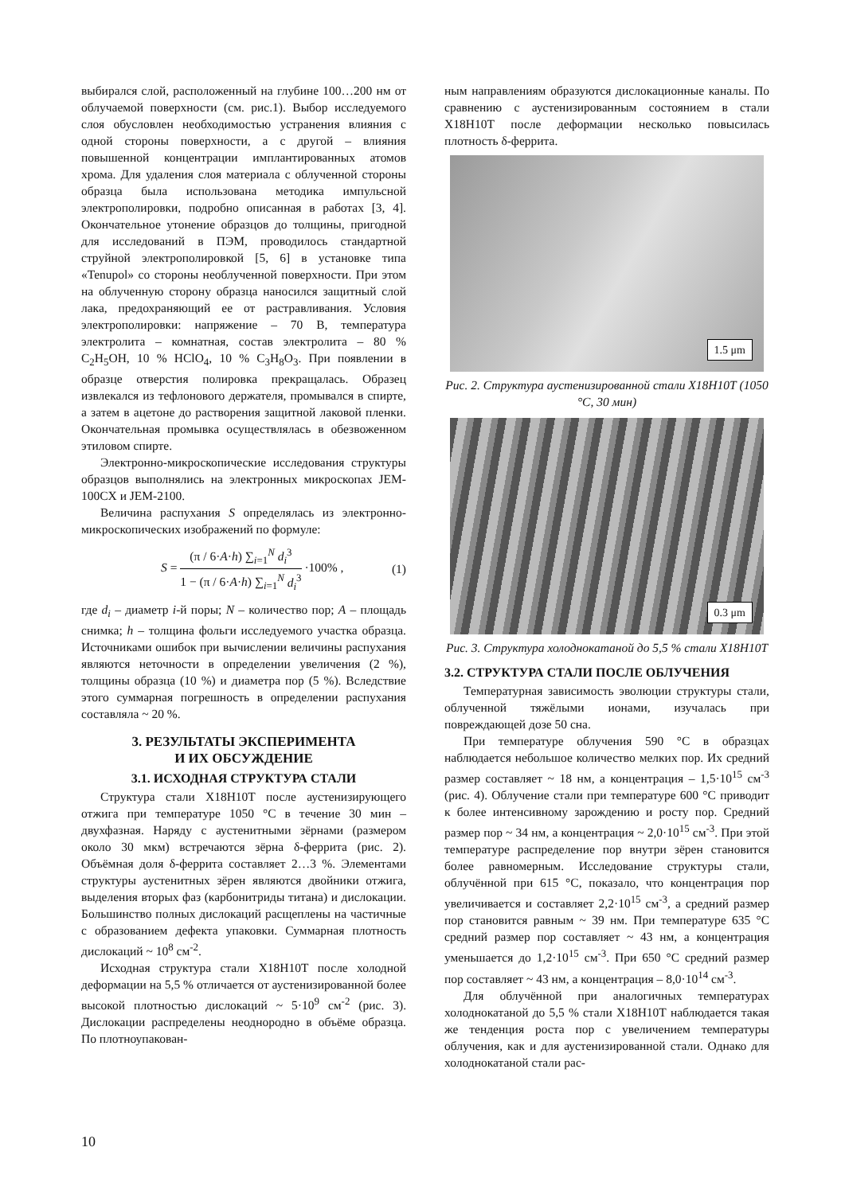выбирался слой, расположенный на глубине 100…200 нм от облучаемой поверхности (см. рис.1). Выбор исследуемого слоя обусловлен необходимостью устранения влияния с одной стороны поверхности, а с другой – влияния повышенной концентрации имплантированных атомов хрома. Для удаления слоя материала с облученной стороны образца была использована методика импульсной электрополировки, подробно описанная в работах [3, 4]. Окончательное утонение образцов до толщины, пригодной для исследований в ПЭМ, проводилось стандартной струйной электрополировкой [5, 6] в установке типа «Tenupol» со стороны необлученной поверхности. При этом на облученную сторону образца наносился защитный слой лака, предохраняющий ее от растравливания. Условия электрополировки: напряжение – 70 В, температура электролита – комнатная, состав электролита – 80 % C<sub>2</sub>H<sub>5</sub>OH, 10 % HClO<sub>4</sub>, 10 % C<sub>3</sub>H<sub>8</sub>O<sub>3</sub>. При появлении в образце отверстия полировка прекращалась. Образец извлекался из тефлонового держателя, промывался в спирте, а затем в ацетоне до растворения защитной лаковой пленки. Окончательная промывка осуществлялась в обезвоженном этиловом спирте.
Электронно-микроскопические исследования структуры образцов выполнялись на электронных микроскопах JEM-100CX и JEM-2100.
Величина распухания S определялась из электронно-микроскопических изображений по формуле:
S = (π / 6·A·h) ∑<sub>i=1</sub><sup>N</sup> d<sub>i</sub><sup>3</sup> 1 − (π / 6·A·h) ∑<sub>i=1</sub><sup>N</sup> d<sub>i</sub><sup>3</sup> ·100% ,
(1)
где d<sub>i</sub> – диаметр i-й поры; N – количество пор; A – площадь снимка; h – толщина фольги исследуемого участка образца. Источниками ошибок при вычислении величины распухания являются неточности в определении увеличения (2 %), толщины образца (10 %) и диаметра пор (5 %). Вследствие этого суммарная погрешность в определении распухания составляла ~ 20 %.
3. РЕЗУЛЬТАТЫ ЭКСПЕРИМЕНТА
И ИХ ОБСУЖДЕНИЕ
3.1. ИСХОДНАЯ СТРУКТУРА СТАЛИ
Структура стали Х18Н10Т после аустенизирующего отжига при температуре 1050 °С в течение 30 мин – двухфазная. Наряду с аустенитными зёрнами (размером около 30 мкм) встречаются зёрна δ-феррита (рис. 2). Объёмная доля δ-феррита составляет 2…3 %. Элементами структуры аустенитных зёрен являются двойники отжига, выделения вторых фаз (карбонитриды титана) и дислокации. Большинство полных дислокаций расщеплены на частичные с образованием дефекта упаковки. Суммарная плотность дислокаций ~ 10<sup>8</sup> см<sup>-2</sup>.
Исходная структура стали Х18Н10Т после холодной деформации на 5,5 % отличается от аустенизированной более высокой плотностью дислокаций ~ 5·10<sup>9</sup> см<sup>-2</sup> (рис. 3). Дислокации распределены неоднородно в объёме образца. По плотноупакован-
ным направлениям образуются дислокационные каналы. По сравнению с аустенизированным состоянием в стали Х18Н10Т после деформации несколько повысилась плотность δ-феррита.
1.5 μm
Рис. 2. Структура аустенизированной стали Х18Н10Т (1050 °С, 30 мин)
0.3 μm
Рис. 3. Структура холоднокатаной до 5,5 % стали Х18Н10Т
3.2. СТРУКТУРА СТАЛИ ПОСЛЕ ОБЛУЧЕНИЯ
Температурная зависимость эволюции структуры стали, облученной тяжёлыми ионами, изучалась при повреждающей дозе 50 сна.
При температуре облучения 590 °С в образцах наблюдается небольшое количество мелких пор. Их средний размер составляет ~ 18 нм, а концентрация – 1,5·10<sup>15</sup> см<sup>-3</sup> (рис. 4). Облучение стали при температуре 600 °С приводит к более интенсивному зарождению и росту пор. Средний размер пор ~ 34 нм, а концентрация ~ 2,0·10<sup>15</sup> см<sup>-3</sup>. При этой температуре распределение пор внутри зёрен становится более равномерным. Исследование структуры стали, облучённой при 615 °С, показало, что концентрация пор увеличивается и составляет 2,2·10<sup>15</sup> см<sup>-3</sup>, а средний размер пор становится равным ~ 39 нм. При температуре 635 °С средний размер пор составляет ~ 43 нм, а концентрация уменьшается до 1,2·10<sup>15</sup> см<sup>-3</sup>. При 650 °С средний размер пор составляет ~ 43 нм, а концентрация – 8,0·10<sup>14</sup> см<sup>-3</sup>.
Для облучённой при аналогичных температурах холоднокатаной до 5,5 % стали Х18Н10Т наблюдается такая же тенденция роста пор с увеличением температуры облучения, как и для аустенизированной стали. Однако для холоднокатаной стали рас-
10